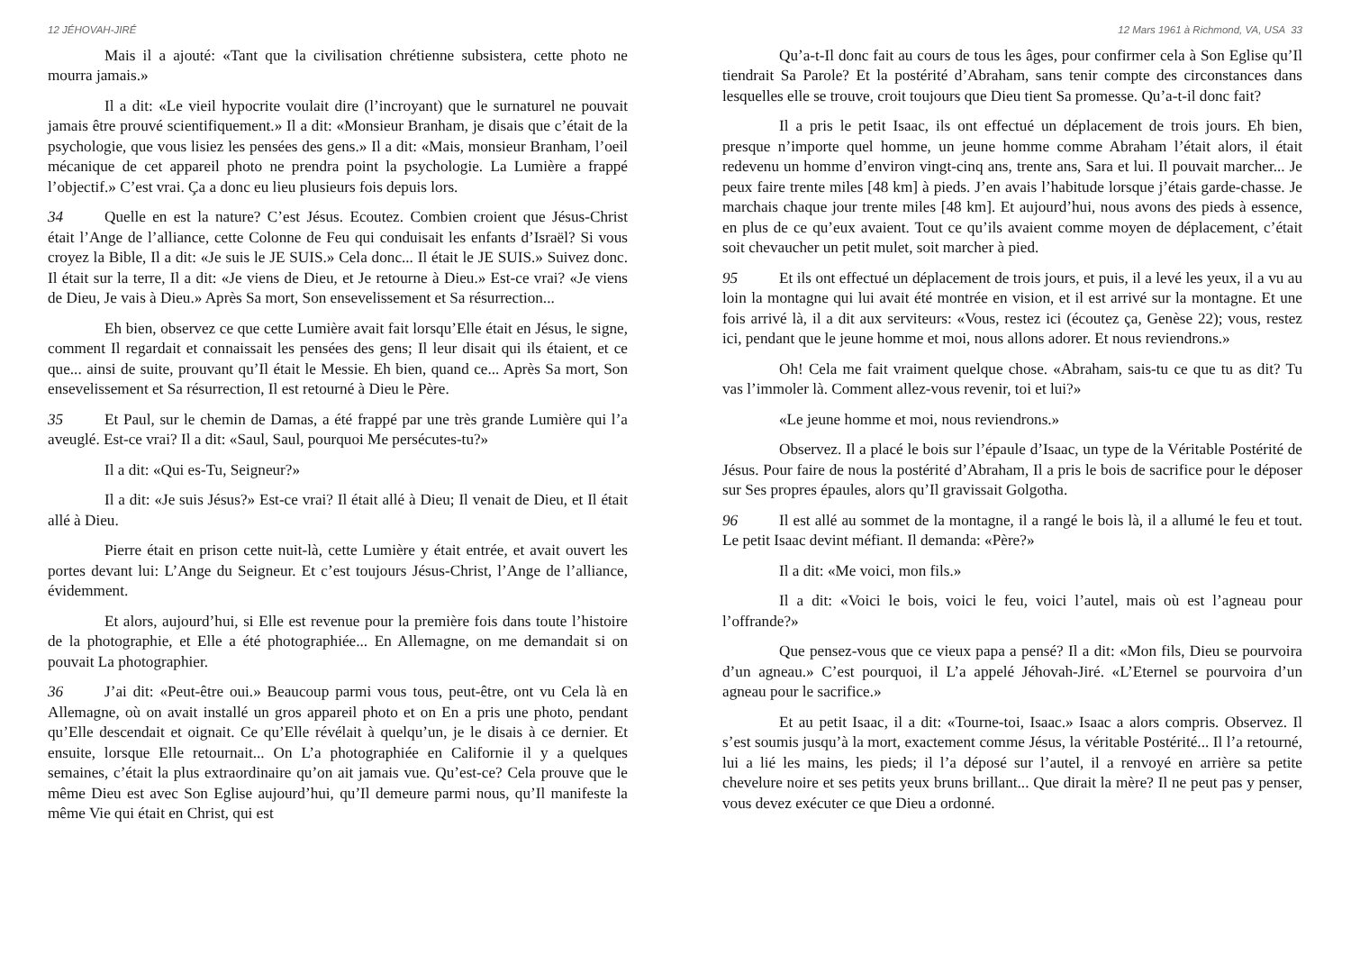12 JÉHOVAH-JIRÉ
Mais il a ajouté: «Tant que la civilisation chrétienne subsistera, cette photo ne mourra jamais.»
Il a dit: «Le vieil hypocrite voulait dire (l’incroyant) que le surnaturel ne pouvait jamais être prouvé scientifiquement.» Il a dit: «Monsieur Branham, je disais que c’était de la psychologie, que vous lisiez les pensées des gens.» Il a dit: «Mais, monsieur Branham, l’oeil mécanique de cet appareil photo ne prendra point la psychologie. La Lumière a frappé l’objectif.» C’est vrai. Ça a donc eu lieu plusieurs fois depuis lors.
34 Quelle en est la nature? C’est Jésus. Ecoutez. Combien croient que Jésus-Christ était l’Ange de l’alliance, cette Colonne de Feu qui conduisait les enfants d’Israël? Si vous croyez la Bible, Il a dit: «Je suis le JE SUIS.» Cela donc... Il était le JE SUIS.» Suivez donc. Il était sur la terre, Il a dit: «Je viens de Dieu, et Je retourne à Dieu.» Est-ce vrai? «Je viens de Dieu, Je vais à Dieu.» Après Sa mort, Son ensevelissement et Sa résurrection...
Eh bien, observez ce que cette Lumière avait fait lorsqu’Elle était en Jésus, le signe, comment Il regardait et connaissait les pensées des gens; Il leur disait qui ils étaient, et ce que... ainsi de suite, prouvant qu’Il était le Messie. Eh bien, quand ce... Après Sa mort, Son ensevelissement et Sa résurrection, Il est retourné à Dieu le Père.
35 Et Paul, sur le chemin de Damas, a été frappé par une très grande Lumière qui l’a aveuglé. Est-ce vrai? Il a dit: «Saul, Saul, pourquoi Me persécutes-tu?»
Il a dit: «Qui es-Tu, Seigneur?»
Il a dit: «Je suis Jésus?» Est-ce vrai? Il était allé à Dieu; Il venait de Dieu, et Il était allé à Dieu.
Pierre était en prison cette nuit-là, cette Lumière y était entrée, et avait ouvert les portes devant lui: L’Ange du Seigneur. Et c’est toujours Jésus-Christ, l’Ange de l’alliance, évidemment.
Et alors, aujourd’hui, si Elle est revenue pour la première fois dans toute l’histoire de la photographie, et Elle a été photographiée... En Allemagne, on me demandait si on pouvait La photographier.
36 J’ai dit: «Peut-être oui.» Beaucoup parmi vous tous, peut-être, ont vu Cela là en Allemagne, où on avait installé un gros appareil photo et on En a pris une photo, pendant qu’Elle descendait et oignait. Ce qu’Elle révélait à quelqu’un, je le disais à ce dernier. Et ensuite, lorsque Elle retournait... On L’a photographiée en Californie il y a quelques semaines, c’était la plus extraordinaire qu’on ait jamais vue. Qu’est-ce? Cela prouve que le même Dieu est avec Son Eglise aujourd’hui, qu’Il demeure parmi nous, qu’Il manifeste la même Vie qui était en Christ, qui est
12 Mars 1961 à Richmond, VA, USA 33
Qu’a-t-Il donc fait au cours de tous les âges, pour confirmer cela à Son Eglise qu’Il tiendrait Sa Parole? Et la postérité d’Abraham, sans tenir compte des circonstances dans lesquelles elle se trouve, croit toujours que Dieu tient Sa promesse. Qu’a-t-il donc fait?
Il a pris le petit Isaac, ils ont effectué un déplacement de trois jours. Eh bien, presque n’importe quel homme, un jeune homme comme Abraham l’était alors, il était redevenu un homme d’environ vingt-cinq ans, trente ans, Sara et lui. Il pouvait marcher... Je peux faire trente miles [48 km] à pieds. J’en avais l’habitude lorsque j’étais garde-chasse. Je marchais chaque jour trente miles [48 km]. Et aujourd’hui, nous avons des pieds à essence, en plus de ce qu’eux avaient. Tout ce qu’ils avaient comme moyen de déplacement, c’était soit chevaucher un petit mulet, soit marcher à pied.
95 Et ils ont effectué un déplacement de trois jours, et puis, il a levé les yeux, il a vu au loin la montagne qui lui avait été montrée en vision, et il est arrivé sur la montagne. Et une fois arrivé là, il a dit aux serviteurs: «Vous, restez ici (écoutez ça, Genèse 22); vous, restez ici, pendant que le jeune homme et moi, nous allons adorer. Et nous reviendrons.»
Oh! Cela me fait vraiment quelque chose. «Abraham, sais-tu ce que tu as dit? Tu vas l’immoler là. Comment allez-vous revenir, toi et lui?»
«Le jeune homme et moi, nous reviendrons.»
Observez. Il a placé le bois sur l’épaule d’Isaac, un type de la Véritable Postérité de Jésus. Pour faire de nous la postérité d’Abraham, Il a pris le bois de sacrifice pour le déposer sur Ses propres épaules, alors qu’Il gravissait Golgotha.
96 Il est allé au sommet de la montagne, il a rangé le bois là, il a allumé le feu et tout. Le petit Isaac devint méfiant. Il demanda: «Père?»
Il a dit: «Me voici, mon fils.»
Il a dit: «Voici le bois, voici le feu, voici l’autel, mais où est l’agneau pour l’offrande?»
Que pensez-vous que ce vieux papa a pensé? Il a dit: «Mon fils, Dieu se pourvoira d’un agneau.» C’est pourquoi, il L’a appelé Jéhovah-Jiré. «L’Eternel se pourvoira d’un agneau pour le sacrifice.»
Et au petit Isaac, il a dit: «Tourne-toi, Isaac.» Isaac a alors compris. Observez. Il s’est soumis jusqu’à la mort, exactement comme Jésus, la véritable Postérité... Il l’a retourné, lui a lié les mains, les pieds; il l’a déposé sur l’autel, il a renvoyé en arrière sa petite chevelure noire et ses petits yeux bruns brillant... Que dirait la mère? Il ne peut pas y penser, vous devez exécuter ce que Dieu a ordonné.